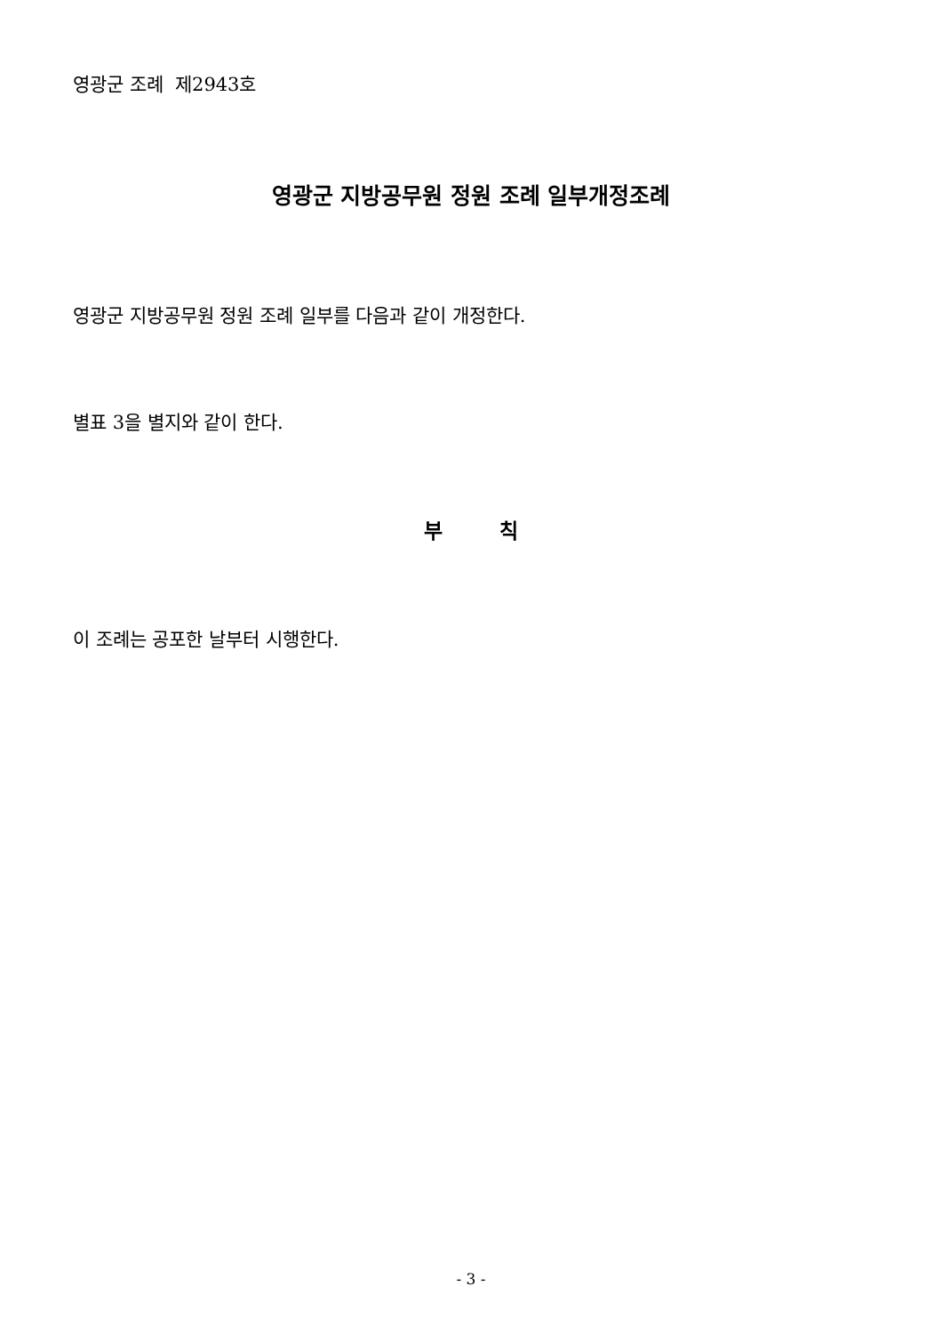영광군 조례 제2943호
영광군 지방공무원 정원 조례 일부개정조례
영광군 지방공무원 정원 조례 일부를 다음과 같이 개정한다.
별표 3을 별지와 같이 한다.
부 칙
이 조례는 공포한 날부터 시행한다.
- 3 -